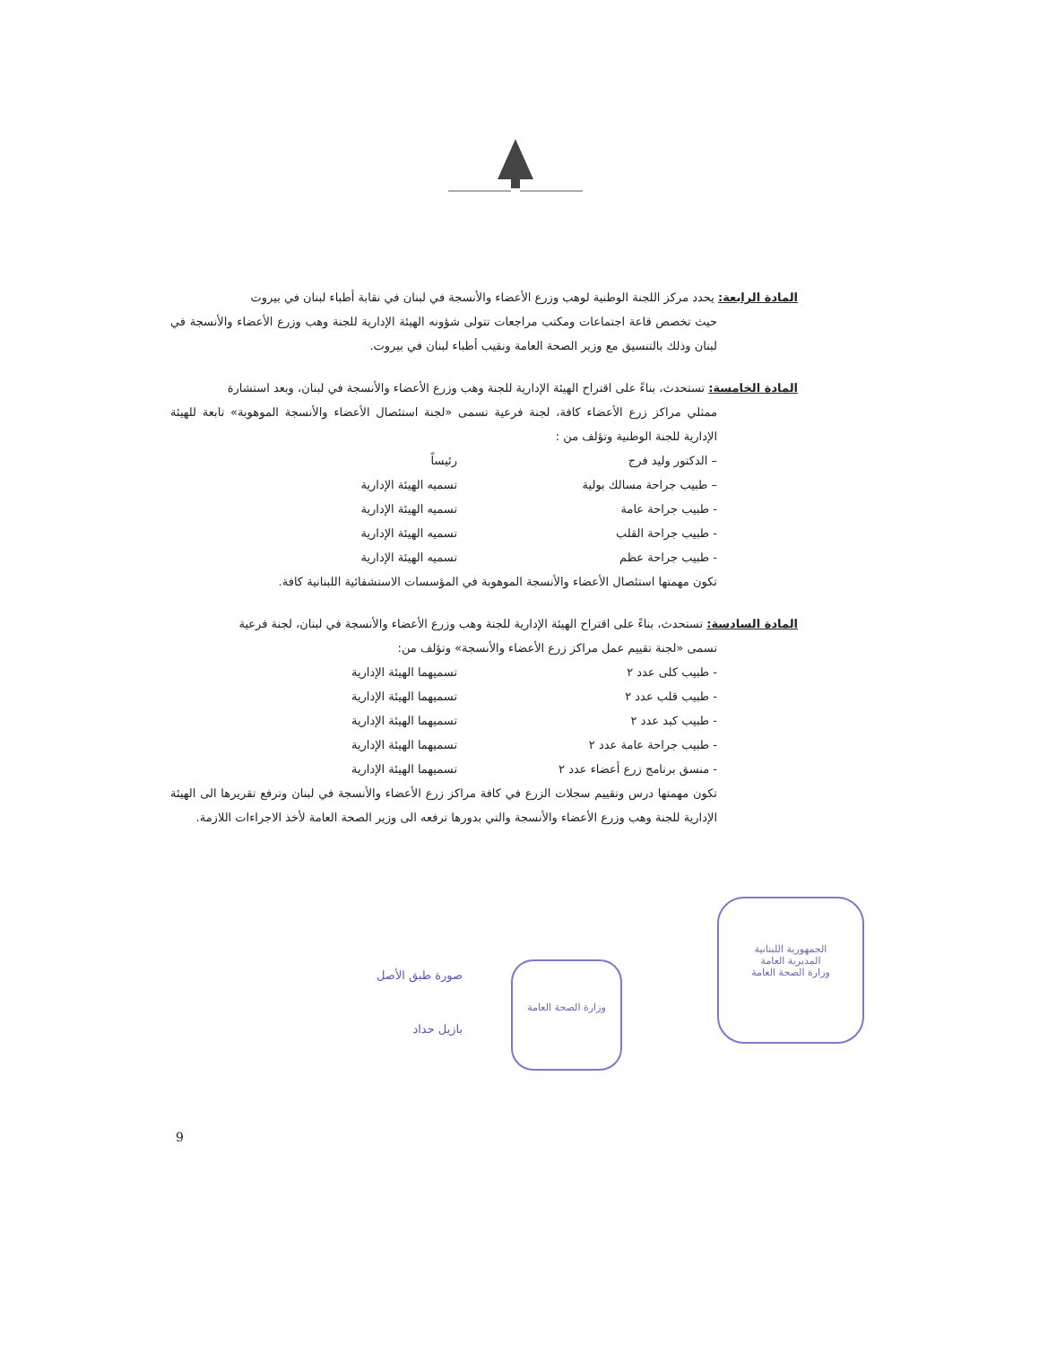المادة الرابعة: يحدد مركز اللجنة الوطنية لوهب وزرع الأعضاء والأنسجة في لبنان في نقابة أطباء لبنان في بيروت
حيث تخصص قاعة اجتماعات ومكتب مراجعات تتولى شؤونه الهيئة الإدارية للجنة وهب وزرع الأعضاء والأنسجة في لبنان وذلك بالتنسيق مع وزير الصحة العامة ونقيب أطباء لبنان في بيروت.
المادة الخامسة: تستحدث، بناءً على اقتراح الهيئة الإدارية للجنة وهب وزرع الأعضاء والأنسجة في لبنان، وبعد استشارة
ممثلي مراكز زرع الأعضاء كافة، لجنة فرعية تسمى «لجنة استئصال الأعضاء والأنسجة الموهوبة» تابعة للهيئة الإدارية للجنة الوطنية وتؤلف من :
– الدكتور وليد فرج رئيساً
– طبيب جراحة مسالك بولية تسميه الهيئة الإدارية
- طبيب جراحة عامة تسميه الهيئة الإدارية
- طبيب جراحة القلب تسميه الهيئة الإدارية
- طبيب جراحة عظم تسميه الهيئة الإدارية
تكون مهمتها استئصال الأعضاء والأنسجة الموهوبة في المؤسسات الاستشفائية اللبنانية كافة.
المادة السادسة: تستحدث، بناءً على اقتراح الهيئة الإدارية للجنة وهب وزرع الأعضاء والأنسجة في لبنان، لجنة فرعية
تسمى «لجنة تقييم عمل مراكز زرع الأعضاء والأنسجة» وتؤلف من:
- طبيب كلى عدد ٢ تسميهما الهيئة الإدارية
- طبيب قلب عدد ٢ تسميهما الهيئة الإدارية
- طبيب كبد عدد ٢ تسميهما الهيئة الإدارية
- طبيب جراحة عامة عدد ٢ تسميهما الهيئة الإدارية
- منسق برنامج زرع أعضاء عدد ٢ تسميهما الهيئة الإدارية
تكون مهمتها درس وتقييم سجلات الزرع في كافة مراكز زرع الأعضاء والأنسجة في لبنان وترفع تقريرها الى الهيئة الإدارية للجنة وهب وزرع الأعضاء والأنسجة والتي بدورها ترفعه الى وزير الصحة العامة لأخذ الاجراءات اللازمة.
الجمهورية اللبنانية
المديرية العامة
وزارة الصحة العامة
وزارة الصحة العامة
صورة طبق الأصل
بازيل حداد
9